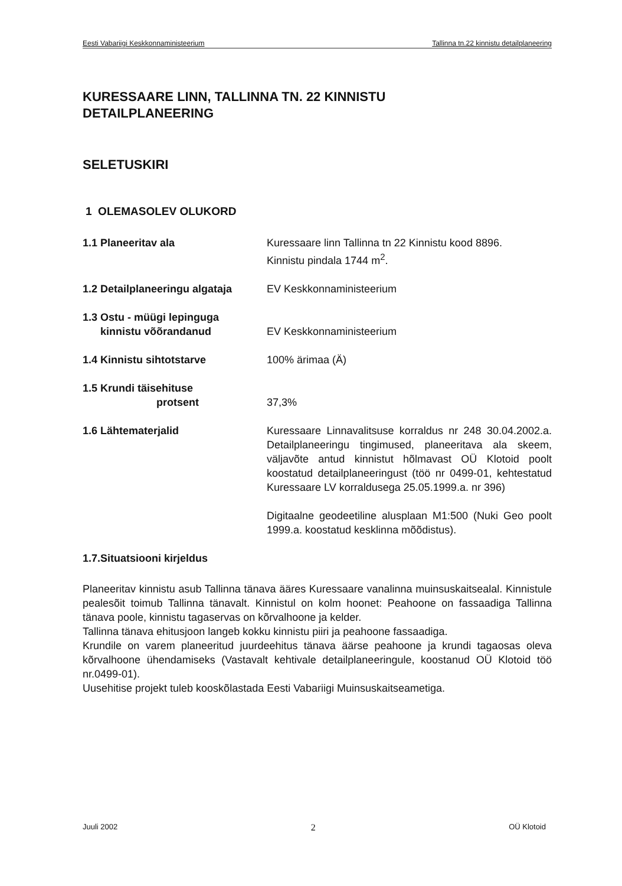Eesti Vabariigi Keskkonnaministeerium Tallinna tn.22 kinnistu detailplaneering
KURESSAARE LINN, TALLINNA TN. 22 KINNISTU
DETAILPLANEERING
SELETUSKIRI
1 OLEMASOLEV OLUKORD
1.1 Planeeritav ala Kuressaare linn Tallinna tn 22 Kinnistu kood 8896.
Kinnistu pindala 1744 m<sup>2</sup>.
1.2 Detailplaneeringu algataja
EV Keskkonnaministeerium
1.3 Ostu - müügi lepinguga
kinnistu võõrandanud
EV Keskkonnaministeerium
1.4 Kinnistu sihtotstarve 100% ärimaa (Ä)
1.5 Krundi täisehituse
protsent
37,3%
1.6 Lähtematerjalid Kuressaare Linnavalitsuse korraldus nr 248 30.04.2002.a. Detailplaneeringu tingimused, planeeritava ala skeem, väljavõte antud kinnistut hõlmavast OÜ Klotoid poolt koostatud detailplaneeringust (töö nr 0499-01, kehtestatud Kuressaare LV korraldusega 25.05.1999.a. nr 396)
Digitaalne geodeetiline alusplaan M1:500 (Nuki Geo poolt 1999.a. koostatud kesklinna mõõdistus).
1.7.Situatsiooni kirjeldus
Planeeritav kinnistu asub Tallinna tänava ääres Kuressaare vanalinna muinsuskaitsealal. Kinnistule pealesõit toimub Tallinna tänavalt. Kinnistul on kolm hoonet: Peahoone on fassaadiga Tallinna tänava poole, kinnistu tagaservas on kõrvalhoone ja kelder.
Tallinna tänava ehitusjoon langeb kokku kinnistu piiri ja peahoone fassaadiga.
Krundile on varem planeeritud juurdeehitus tänava äärse peahoone ja krundi tagaosas oleva kõrvalhoone ühendamiseks (Vastavalt kehtivale detailplaneeringule, koostanud OÜ Klotoid töö nr.0499-01).
Uusehitise projekt tuleb kooskõlastada Eesti Vabariigi Muinsuskaitseametiga.
Juuli 2002 2 OÜ Klotoid